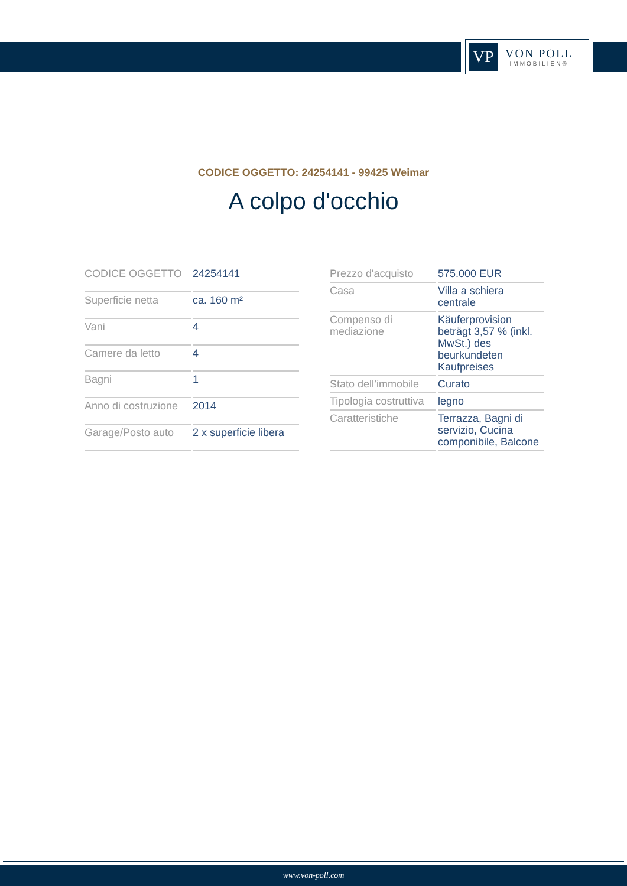VP
VON POLL
IMMOBILIEN®
CODICE OGGETTO: 24254141 - 99425 Weimar
A colpo d'occhio
| CODICE OGGETTO | 24254141 |
| Superficie netta | ca. 160 m² |
| Vani | 4 |
| Camere da letto | 4 |
| Bagni | 1 |
| Anno di costruzione | 2014 |
| Garage/Posto auto | 2 x superficie libera |
| Prezzo d'acquisto | 575.000 EUR |
| Casa | Villa a schiera centrale |
| Compenso di mediazione | Käuferprovision beträgt 3,57 % (inkl. MwSt.) des beurkundeten Kaufpreises |
| Stato dell’immobile | Curato |
| Tipologia costruttiva | legno |
| Caratteristiche | Terrazza, Bagni di servizio, Cucina componibile, Balcone |
www.von-poll.com